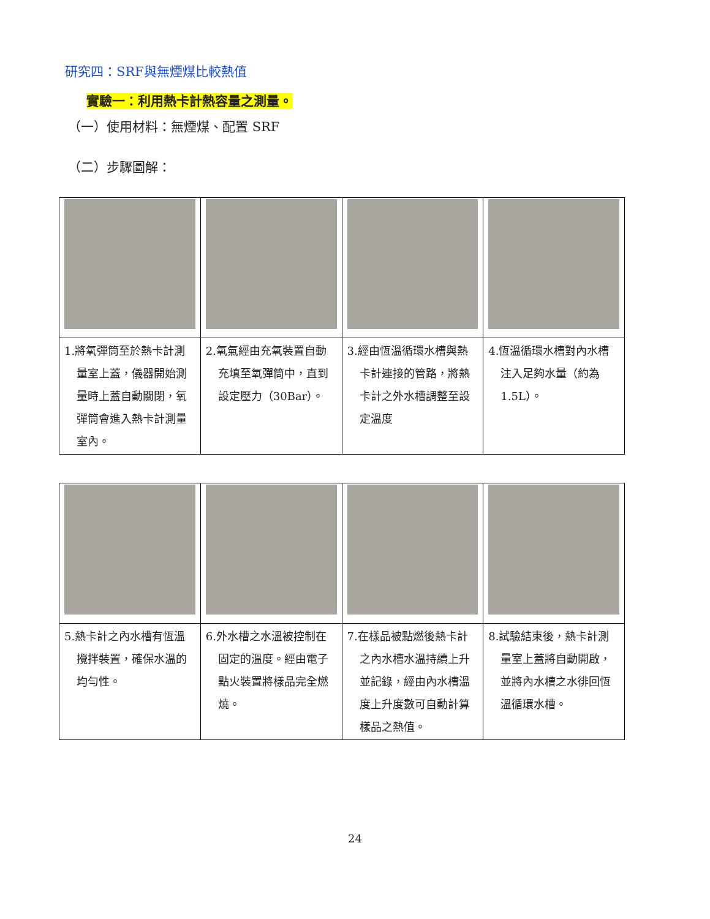研究四：SRF與無煙煤比較熱值
實驗一：利用熱卡計熱容量之測量。
（一）使用材料：無煙煤、配置 SRF
（二）步驟圖解：
| 1.將氧彈筒至於熱卡計測 量室上蓋，儀器開始測量時上蓋自動關閉，氧彈筒會進入熱卡計測量室內。 | 2.氧氣經由充氧裝置自動 充填至氧彈筒中，直到設定壓力（30Bar）。 | 3.經由恆溫循環水槽與熱 卡計連接的管路，將熱卡計之外水槽調整至設定溫度 | 4.恆溫循環水槽對內水槽 注入足夠水量（約為 1.5L）。 |
| 5.熱卡計之內水槽有恆溫 攪拌裝置，確保水溫的均勻性。 | 6.外水槽之水溫被控制在 固定的溫度。經由電子點火裝置將樣品完全燃燒。 | 7.在樣品被點燃後熱卡計 之內水槽水溫持續上升並記錄，經由內水槽溫度上升度數可自動計算樣品之熱值。 | 8.試驗結束後，熱卡計測 量室上蓋將自動開啟，並將內水槽之水徘回恆溫循環水槽。 |
24